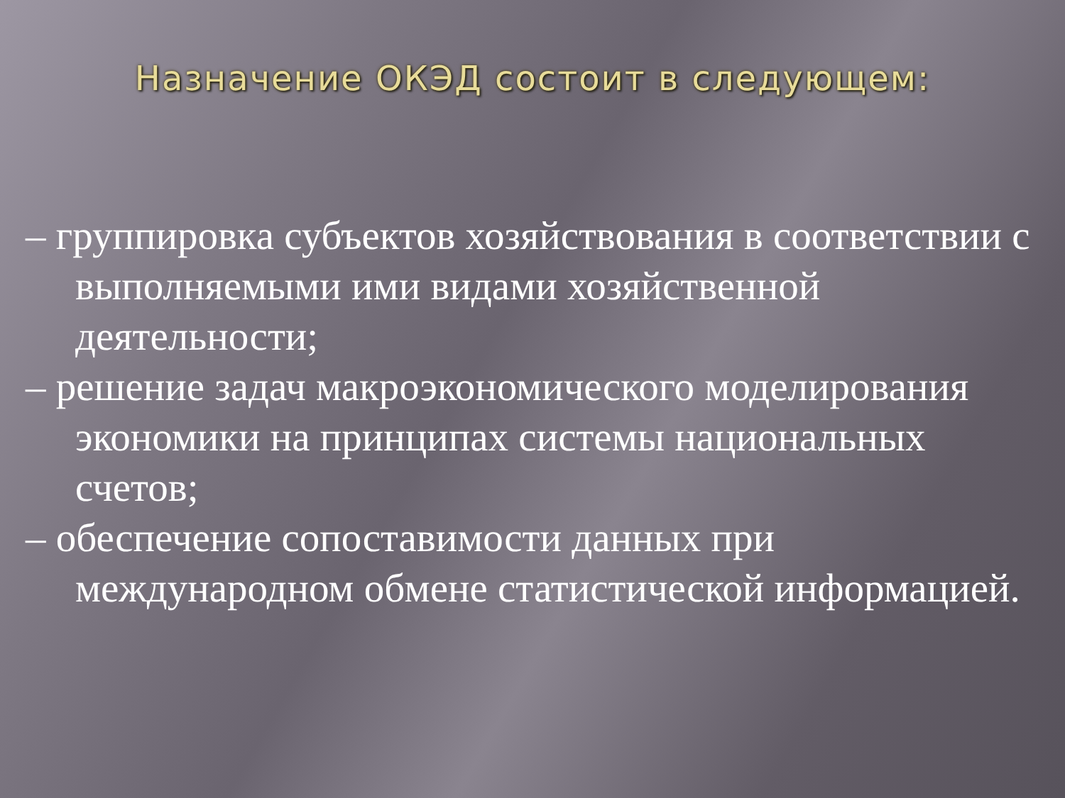Назначение ОКЭД состоит в следующем:
– группировка субъектов хозяйствования в соответствии с выполняемыми ими видами хозяйственной деятельности;
– решение задач макроэкономического моделирования экономики на принципах системы национальных счетов;
– обеспечение сопоставимости данных при международном обмене статистической информацией.